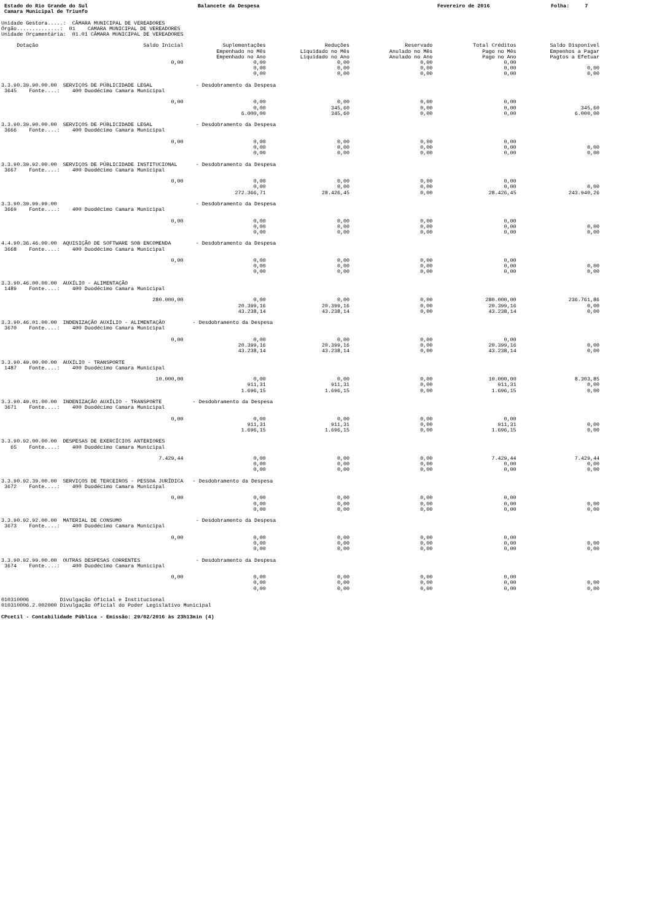Estado do Rio Grande do Sul Balancete da Despesa Fevereiro de 2016 Folha: 7
Camara Municipal de Triunfo
Unidade Gestora.....: CÂMARA MUNICIPAL DE VEREADORES Órgão..............: 01 CAMARA MUNICIPAL DE VEREADORES Unidade Orçamentária: 01.01 CÂMARA MUNICIPAL DE VEREADORES
| Dotação | Saldo Inicial | Suplementações | Reduções | Reservado | Total Créditos | Saldo Disponível |
| --- | --- | --- | --- | --- | --- | --- |
| | | Empenhado no Mês | Liquidado no Mês | Anulado no Mês | Pago no Mês | Empenhos a Pagar |
| | | Empenhado no Ano | Liquidado no Ano | Anulado no Ano | Pago no Ano | Pagtos a Efetuar |
| | 0,00 | 0,00 | 0,00 | 0,00 | 0,00 | |
| | | 0,00 | 0,00 | 0,00 | 0,00 | 0,00 |
| | | 0,00 | 0,00 | 0,00 | 0,00 | 0,00 |
| 3.3.90.39.90.00.00 SERVIÇOS DE PÚBLICIDADE LEGAL - Desdobramento da Despesa | | | | | | |
| 3645 Fonte....: 400 Duodécimo Camara Municipal | | | | | | |
| | 0,00 | 0,00 | 0,00 | 0,00 | 0,00 | |
| | | 0,00 | 345,60 | 0,00 | 0,00 | 345,60 |
| | | 6.000,00 | 345,60 | 0,00 | 0,00 | 6.000,00 |
| 3.3.90.39.90.00.00 SERVIÇOS DE PÚBLICIDADE LEGAL - Desdobramento da Despesa | | | | | | |
| 3666 Fonte....: 400 Duodécimo Camara Municipal | | | | | | |
| | 0,00 | 0,00 | 0,00 | 0,00 | 0,00 | |
| | | 0,00 | 0,00 | 0,00 | 0,00 | 0,00 |
| | | 0,00 | 0,00 | 0,00 | 0,00 | 0,00 |
| 3.3.90.39.92.00.00 SERVIÇOS DE PÚBLICIDADE INSTITUCIONAL - Desdobramento da Despesa | | | | | | |
| 3667 Fonte....: 400 Duodécimo Camara Municipal | | | | | | |
| | 0,00 | 0,00 | 0,00 | 0,00 | 0,00 | |
| | | 0,00 | 0,00 | 0,00 | 0,00 | 0,00 |
| | | 272.366,71 | 28.426,45 | 0,00 | 28.426,45 | 243.940,26 |
| 3.3.90.39.99.99.00 - Desdobramento da Despesa | | | | | | |
| 3669 Fonte....: 400 Duodécimo Camara Municipal | | | | | | |
| | 0,00 | 0,00 | 0,00 | 0,00 | 0,00 | |
| | | 0,00 | 0,00 | 0,00 | 0,00 | 0,00 |
| | | 0,00 | 0,00 | 0,00 | 0,00 | 0,00 |
| 4.4.90.36.46.00.00 AQUISIÇÃO DE SOFTWARE SOB ENCOMENDA - Desdobramento da Despesa | | | | | | |
| 3668 Fonte....: 400 Duodécimo Camara Municipal | | | | | | |
| | 0,00 | 0,00 | 0,00 | 0,00 | 0,00 | |
| | | 0,00 | 0,00 | 0,00 | 0,00 | 0,00 |
| | | 0,00 | 0,00 | 0,00 | 0,00 | 0,00 |
| 3.3.90.46.00.00.00 AUXÍLIO - ALIMENTAÇÃO | | | | | | |
| 1489 Fonte....: 400 Duodécimo Camara Municipal | | | | | | |
| | 280.000,00 | 0,00 | 0,00 | 0,00 | 280.000,00 | 236.761,86 |
| | | 20.399,16 | 20.399,16 | 0,00 | 20.399,16 | 0,00 |
| | | 43.238,14 | 43.238,14 | 0,00 | 43.238,14 | 0,00 |
| 3.3.90.46.01.00.00 INDENIZAÇÃO AUXÍLIO - ALIMENTAÇÃO - Desdobramento da Despesa | | | | | | |
| 3670 Fonte....: 400 Duodécimo Camara Municipal | | | | | | |
| | 0,00 | 0,00 | 0,00 | 0,00 | 0,00 | |
| | | 20.399,16 | 20.399,16 | 0,00 | 20.399,16 | 0,00 |
| | | 43.238,14 | 43.238,14 | 0,00 | 43.238,14 | 0,00 |
| 3.3.90.49.00.00.00 AUXÍLIO - TRANSPORTE | | | | | | |
| 1487 Fonte....: 400 Duodécimo Camara Municipal | | | | | | |
| | 10.000,00 | 0,00 | 0,00 | 0,00 | 10.000,00 | 8.303,85 |
| | | 911,31 | 911,31 | 0,00 | 911,31 | 0,00 |
| | | 1.696,15 | 1.696,15 | 0,00 | 1.696,15 | 0,00 |
| 3.3.90.49.01.00.00 INDENIZAÇÃO AUXÍLIO - TRANSPORTE - Desdobramento da Despesa | | | | | | |
| 3671 Fonte....: 400 Duodécimo Camara Municipal | | | | | | |
| | 0,00 | 0,00 | 0,00 | 0,00 | 0,00 | |
| | | 911,31 | 911,31 | 0,00 | 911,31 | 0,00 |
| | | 1.696,15 | 1.696,15 | 0,00 | 1.696,15 | 0,00 |
| 3.3.90.92.00.00.00 DESPESAS DE EXERCÍCIOS ANTERIORES | | | | | | |
| 65 Fonte....: 400 Duodécimo Camara Municipal | | | | | | |
| | 7.429,44 | 0,00 | 0,00 | 0,00 | 7.429,44 | 7.429,44 |
| | | 0,00 | 0,00 | 0,00 | 0,00 | 0,00 |
| | | 0,00 | 0,00 | 0,00 | 0,00 | 0,00 |
| 3.3.90.92.39.00.00 SERVIÇOS DE TERCEIROS - PESSOA JURÍDICA - Desdobramento da Despesa | | | | | | |
| 3672 Fonte....: 400 Duodécimo Camara Municipal | | | | | | |
| | 0,00 | 0,00 | 0,00 | 0,00 | 0,00 | |
| | | 0,00 | 0,00 | 0,00 | 0,00 | 0,00 |
| | | 0,00 | 0,00 | 0,00 | 0,00 | 0,00 |
| 3.3.90.92.92.00.00 MATERIAL DE CONSUMO - Desdobramento da Despesa | | | | | | |
| 3673 Fonte....: 400 Duodécimo Camara Municipal | | | | | | |
| | 0,00 | 0,00 | 0,00 | 0,00 | 0,00 | |
| | | 0,00 | 0,00 | 0,00 | 0,00 | 0,00 |
| | | 0,00 | 0,00 | 0,00 | 0,00 | 0,00 |
| 3.3.90.92.99.00.00 OUTRAS DESPESAS CORRENTES - Desdobramento da Despesa | | | | | | |
| 3674 Fonte....: 400 Duodécimo Camara Municipal | | | | | | |
| | 0,00 | 0,00 | 0,00 | 0,00 | 0,00 | |
| | | 0,00 | 0,00 | 0,00 | 0,00 | 0,00 |
| | | 0,00 | 0,00 | 0,00 | 0,00 | 0,00 |
010310006 Divulgação Oficial e Institucional 010310006.2.002000 Divulgação Oficial do Poder Legislativo Municipal
CPcetil - Contabilidade Pública - Emissão: 29/02/2016 às 23h13min (4)